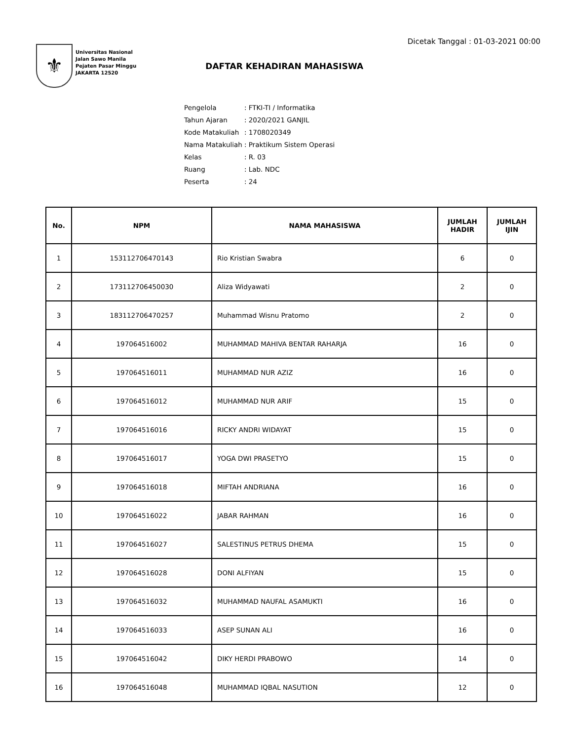Dicetak Tanggal : 01-03-2021 00:00
⚜
Universitas Nasional
Jalan Sawo Manila
Pejaten Pasar Minggu
JAKARTA 12520
DAFTAR KEHADIRAN MAHASISWA
| Pengelola | : FTKI-TI / Informatika |
| Tahun Ajaran | : 2020/2021 GANJIL |
| Kode Matakuliah | : 1708020349 |
| Nama Matakuliah | : Praktikum Sistem Operasi |
| Kelas | : R. 03 |
| Ruang | : Lab. NDC |
| Peserta | : 24 |
| No. | NPM | NAMA MAHASISWA | JUMLAH HADIR | JUMLAH IJIN |
| --- | --- | --- | --- | --- |
| 1 | 153112706470143 | Rio Kristian Swabra | 6 | 0 |
| 2 | 173112706450030 | Aliza Widyawati | 2 | 0 |
| 3 | 183112706470257 | Muhammad Wisnu Pratomo | 2 | 0 |
| 4 | 197064516002 | MUHAMMAD MAHIVA BENTAR RAHARJA | 16 | 0 |
| 5 | 197064516011 | MUHAMMAD NUR AZIZ | 16 | 0 |
| 6 | 197064516012 | MUHAMMAD NUR ARIF | 15 | 0 |
| 7 | 197064516016 | RICKY ANDRI WIDAYAT | 15 | 0 |
| 8 | 197064516017 | YOGA DWI PRASETYO | 15 | 0 |
| 9 | 197064516018 | MIFTAH ANDRIANA | 16 | 0 |
| 10 | 197064516022 | JABAR RAHMAN | 16 | 0 |
| 11 | 197064516027 | SALESTINUS PETRUS DHEMA | 15 | 0 |
| 12 | 197064516028 | DONI ALFIYAN | 15 | 0 |
| 13 | 197064516032 | MUHAMMAD NAUFAL ASAMUKTI | 16 | 0 |
| 14 | 197064516033 | ASEP SUNAN ALI | 16 | 0 |
| 15 | 197064516042 | DIKY HERDI PRABOWO | 14 | 0 |
| 16 | 197064516048 | MUHAMMAD IQBAL NASUTION | 12 | 0 |